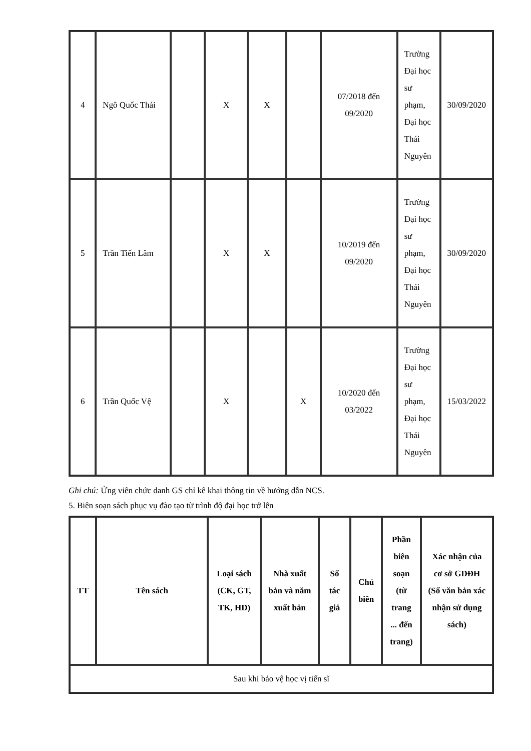| 4 | Ngô Quốc Thái | | X | X | | 07/2018 đến 09/2020 | Trường Đại học sư phạm, Đại học Thái Nguyên | 30/09/2020 |
| 5 | Trần Tiến Lâm | | X | X | | 10/2019 đến 09/2020 | Trường Đại học sư phạm, Đại học Thái Nguyên | 30/09/2020 |
| 6 | Trần Quốc Vệ | | X | | X | 10/2020 đến 03/2022 | Trường Đại học sư phạm, Đại học Thái Nguyên | 15/03/2022 |
Ghi chú: Ứng viên chức danh GS chỉ kê khai thông tin về hướng dẫn NCS.
5. Biên soạn sách phục vụ đào tạo từ trình độ đại học trở lên
| TT | Tên sách | Loại sách (CK, GT, TK, HD) | Nhà xuất bản và năm xuất bản | Số tác giả | Chủ biên | Phần biên soạn (từ trang ... đến trang) | Xác nhận của cơ sở GDĐH (Số văn bản xác nhận sử dụng sách) |
| --- | --- | --- | --- | --- | --- | --- | --- |
| Sau khi bảo vệ học vị tiến sĩ | | | | | | | |